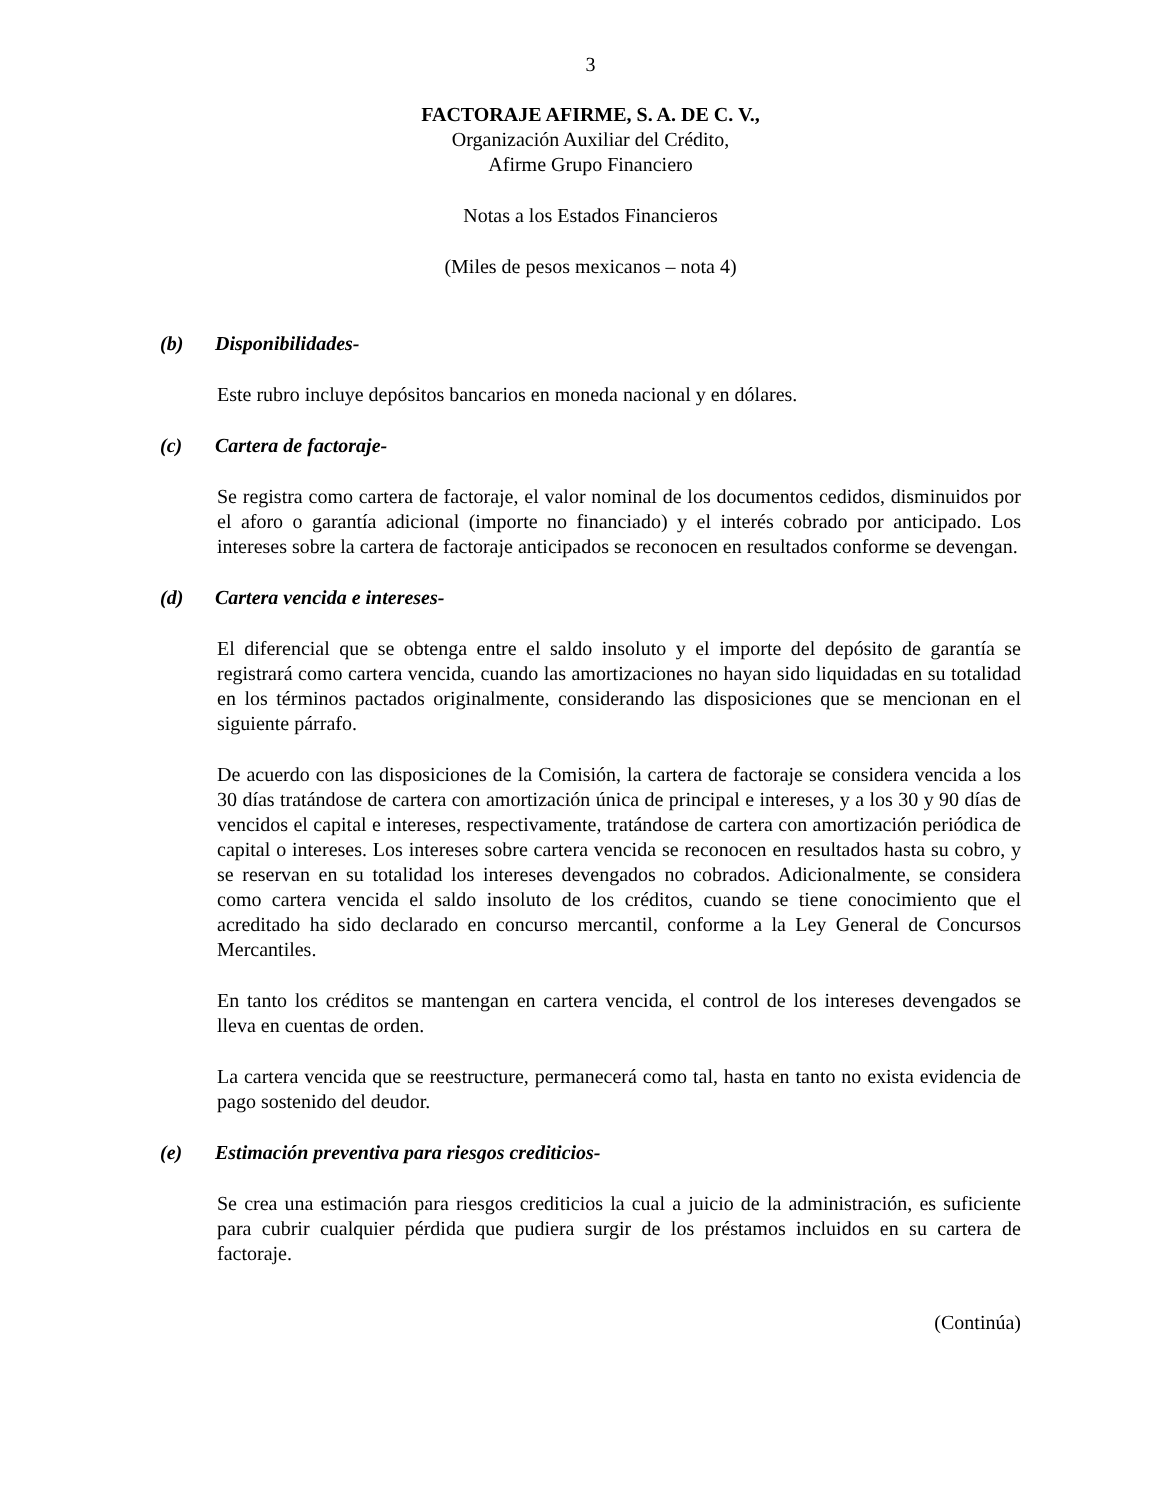3
FACTORAJE AFIRME, S. A. DE C. V.,
Organización Auxiliar del Crédito,
Afirme Grupo Financiero
Notas a los Estados Financieros
(Miles de pesos mexicanos – nota 4)
(b) Disponibilidades-
Este rubro incluye depósitos bancarios en moneda nacional y en dólares.
(c) Cartera de factoraje-
Se registra como cartera de factoraje, el valor nominal de los documentos cedidos, disminuidos por el aforo o garantía adicional (importe no financiado) y el interés cobrado por anticipado. Los intereses sobre la cartera de factoraje anticipados se reconocen en resultados conforme se devengan.
(d) Cartera vencida e intereses-
El diferencial que se obtenga entre el saldo insoluto y el importe del depósito de garantía se registrará como cartera vencida, cuando las amortizaciones no hayan sido liquidadas en su totalidad en los términos pactados originalmente, considerando las disposiciones que se mencionan en el siguiente párrafo.
De acuerdo con las disposiciones de la Comisión, la cartera de factoraje se considera vencida a los 30 días tratándose de cartera con amortización única de principal e intereses, y a los 30 y 90 días de vencidos el capital e intereses, respectivamente, tratándose de cartera con amortización periódica de capital o intereses. Los intereses sobre cartera vencida se reconocen en resultados hasta su cobro, y se reservan en su totalidad los intereses devengados no cobrados. Adicionalmente, se considera como cartera vencida el saldo insoluto de los créditos, cuando se tiene conocimiento que el acreditado ha sido declarado en concurso mercantil, conforme a la Ley General de Concursos Mercantiles.
En tanto los créditos se mantengan en cartera vencida, el control de los intereses devengados se lleva en cuentas de orden.
La cartera vencida que se reestructure, permanecerá como tal, hasta en tanto no exista evidencia de pago sostenido del deudor.
(e) Estimación preventiva para riesgos crediticios-
Se crea una estimación para riesgos crediticios la cual a juicio de la administración, es suficiente para cubrir cualquier pérdida que pudiera surgir de los préstamos incluidos en su cartera de factoraje.
(Continúa)